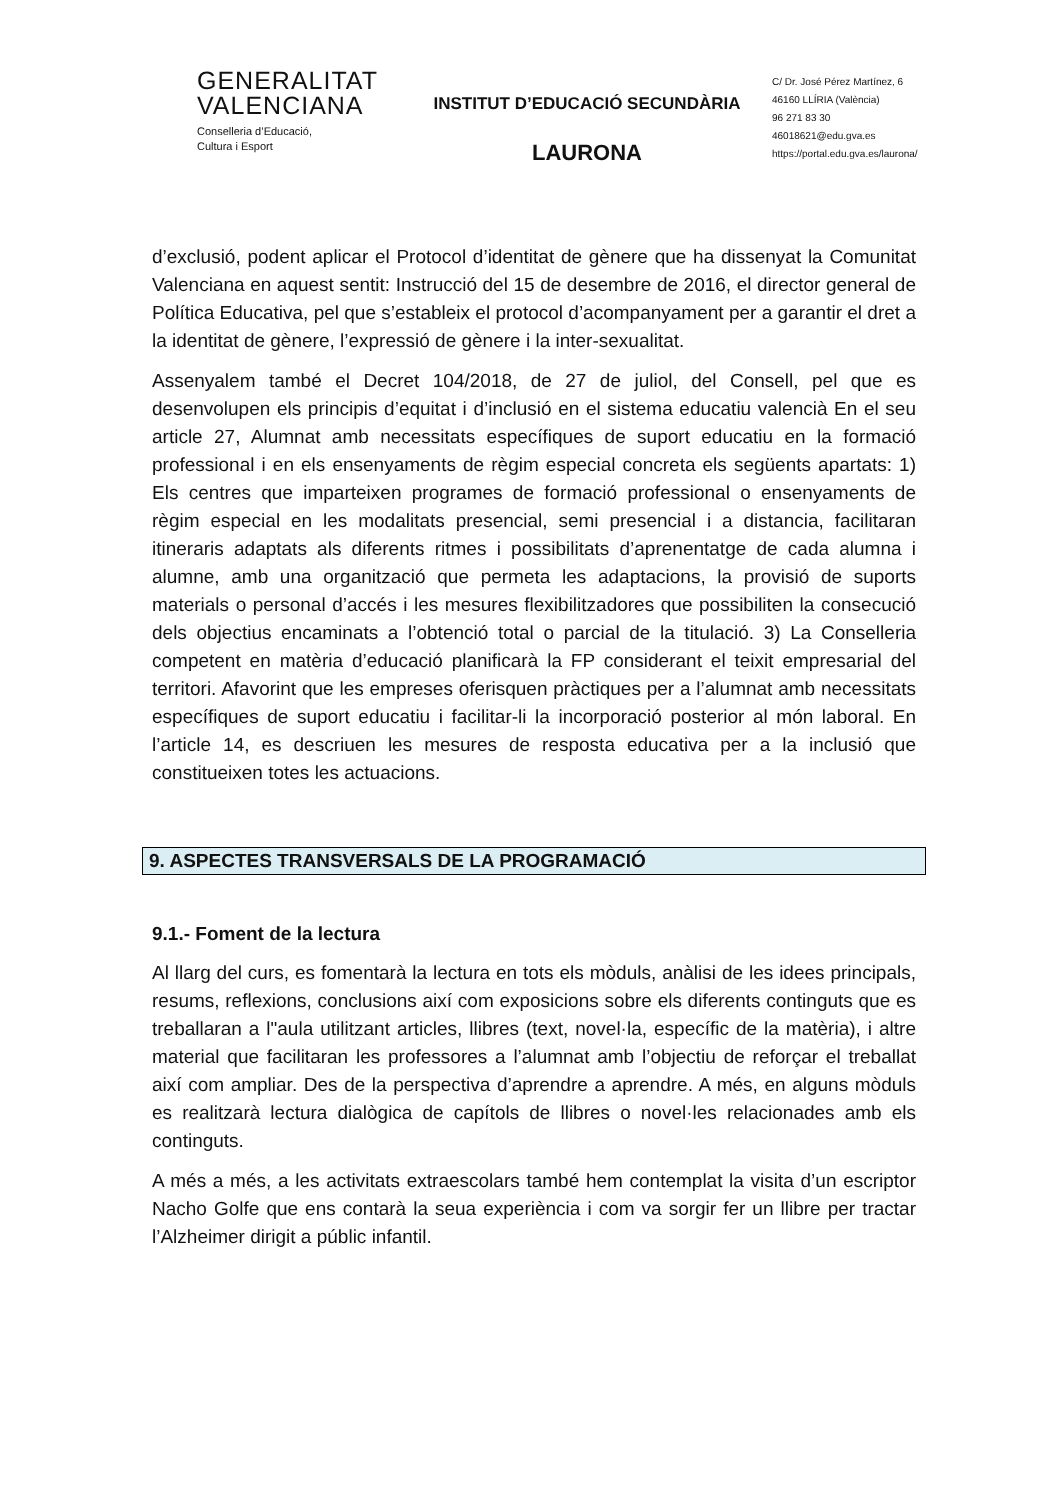GENERALITAT
VALENCIANA
Conselleria d’Educació,
Cultura i Esport
INSTITUT D’EDUCACIÓ SECUNDÀRIA
LAURONA
C/ Dr. José Pérez Martínez, 6
46160 LLÍRIA (València)
96 271 83 30
46018621@edu.gva.es
https://portal.edu.gva.es/laurona/
d’exclusió, podent aplicar el Protocol d’identitat de gènere que ha dissenyat la Comunitat Valenciana en aquest sentit: Instrucció del 15 de desembre de 2016, el director general de Política Educativa, pel que s’estableix el protocol d’acompanyament per a garantir el dret a la identitat de gènere, l’expressió de gènere i la inter-sexualitat.
Assenyalem també el Decret 104/2018, de 27 de juliol, del Consell, pel que es desenvolupen els principis d’equitat i d’inclusió en el sistema educatiu valencià En el seu article 27, Alumnat amb necessitats específiques de suport educatiu en la formació professional i en els ensenyaments de règim especial concreta els següents apartats: 1) Els centres que imparteixen programes de formació professional o ensenyaments de règim especial en les modalitats presencial, semi presencial i a distancia, facilitaran itineraris adaptats als diferents ritmes i possibilitats d’aprenentatge de cada alumna i alumne, amb una organització que permeta les adaptacions, la provisió de suports materials o personal d’accés i les mesures flexibilitzadores que possibiliten la consecució dels objectius encaminats a l’obtenció total o parcial de la titulació. 3) La Conselleria competent en matèria d’educació planificarà la FP considerant el teixit empresarial del territori. Afavorint que les empreses oferisquen pràctiques per a l’alumnat amb necessitats específiques de suport educatiu i facilitar-li la incorporació posterior al món laboral. En l’article 14, es descriuen les mesures de resposta educativa per a la inclusió que constitueixen totes les actuacions.
9. ASPECTES TRANSVERSALS DE LA PROGRAMACIÓ
9.1.- Foment de la lectura
Al llarg del curs, es fomentarà la lectura en tots els mòduls, anàlisi de les idees principals, resums, reflexions, conclusions així com exposicions sobre els diferents continguts que es treballaran a l"aula utilitzant articles, llibres (text, novel·la, específic de la matèria), i altre material que facilitaran les professores a l’alumnat amb l’objectiu de reforçar el treballat així com ampliar. Des de la perspectiva d’aprendre a aprendre. A més, en alguns mòduls es realitzarà lectura dialògica de capítols de llibres o novel·les relacionades amb els continguts.
A més a més, a les activitats extraescolars també hem contemplat la visita d’un escriptor Nacho Golfe que ens contarà la seua experiència i com va sorgir fer un llibre per tractar l’Alzheimer dirigit a públic infantil.